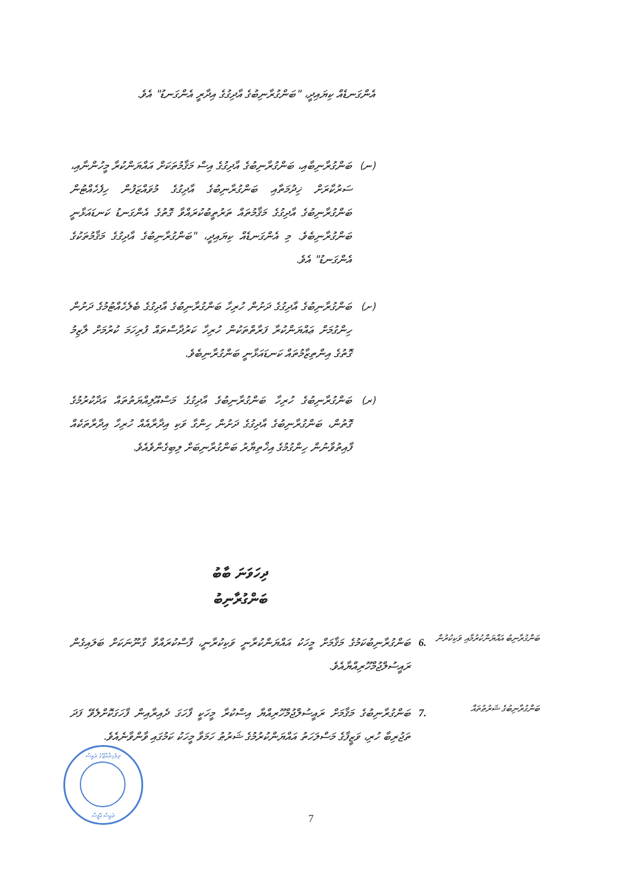އެންގަނޑެއް ކިޔައިދީ، "ބަންގުރާނިބުގެ އާދިގުގެ އިދާރީ އެންގަނޑު" އެވެ.
(ނ)
ބަންގުރާނިބާއި، ބަންގުރާނިބުގެ އާދިގުގެ އިސް މަޤާމުތަކަށް އައްޔަންކުރާ މީހުންނާއި، ސަރުކާރަށް ޚިދުމަތާއި ބަންގުރާނިބުގެ އާދިގުގެ މުވައްޒަފުން ހިފެހެއްޓުން ބަންގުރާނިބުގެ އާދިގުގެ މަޤާމުތައް ތަރުތީބުކުރައްވާ ގޮތުގެ އެންގަނޑު ކަނޑައަޅާނީ ބަންގުރާނިބެވެ. މި އެންގަނޑެއް ކިޔައިދީ، "ބަންގުރާނިބުގެ އާދިގުގެ މަޤާމުތަކުގެ އެންގަނޑު" އެވެ.
(ށ)
ބަންގުރާނިބުގެ އާދިގުގެ ދަށުން ހުރިހާ ބަންގުރާނިބުގެ އާދިގުގެ ބެލެހެއްޓުމުގެ ދަށުން ހިންގުމަށް ޢައްޔަންކުރާ ފަރާތްތަކުން ހުރިހާ ކަރުދާސްތައް ފުރިހަމަ ކުރުމަށް ލާޒިމު ގޮތުގެ އިންތިޒާމުތައް ކަނޑައަޅާނީ ބަންގުރާނިބެވެ.
(ރ)
ބަންގުރާނިބުގެ ހުރިހާ ބަންގުރާނިބުގެ އާދިގުގެ މަސްއޫލިއްޔަތުތައް އަދާކުރުމުގެ ގޮތުން، ބަންގުރާނިބުގެ އާދިގުގެ ދަށުން ހިންގާ ވަކި އިދާރާއެއް ހުރިހާ އިދާރާތަކެއް ފާއިތުވާނުން ހިންގުމުގެ އިޚްތިޔާރު ބަންގުރާނިބަށް ލިބިގެންވެއެވެ.
ދިހަވަނަ ބާބު
ބަންގުރާނިބު
ބަންގުރާނިބު އައްޔަންކުރުމާއި ވަކިކުރުން
6.
ބަންގުރާނިބުކަމުގެ މަޤާމަށް މީހަކު އައްޔަންކުރާނީ ވަކިކުރާނީ، ފާސްކުރައްވާ ގާނޫނަކަށް ބަލައިގެން ރައީސުލްޖުމްހޫރިއްޔާއެވެ.
ބަންގުރާނިބުގެ ޝަރުޠުތައް
7.
ބަންގުރާނިބުގެ މަޤާމަށް ރައީސުލްޖުމްހޫރިއްޔާ އިސްކުރާ މީހަކީ ފާހަގަ ދެއިރާއިން ފާހަގަކޮށްލެވޭ ފަދަ ތަޖުރިބާ ހުރި، ވަޒީފާގެ މަސްލަހަތު އައްޔަންކުރުމުގެ ޝަރުޠު ހަމަވާ މީހަކު ކަމުގައި ވާންވާނެއެވެ.
ދިވެހިރާއްޖޭގެ ރައީސް
ރައީސް އޮފީސް
7